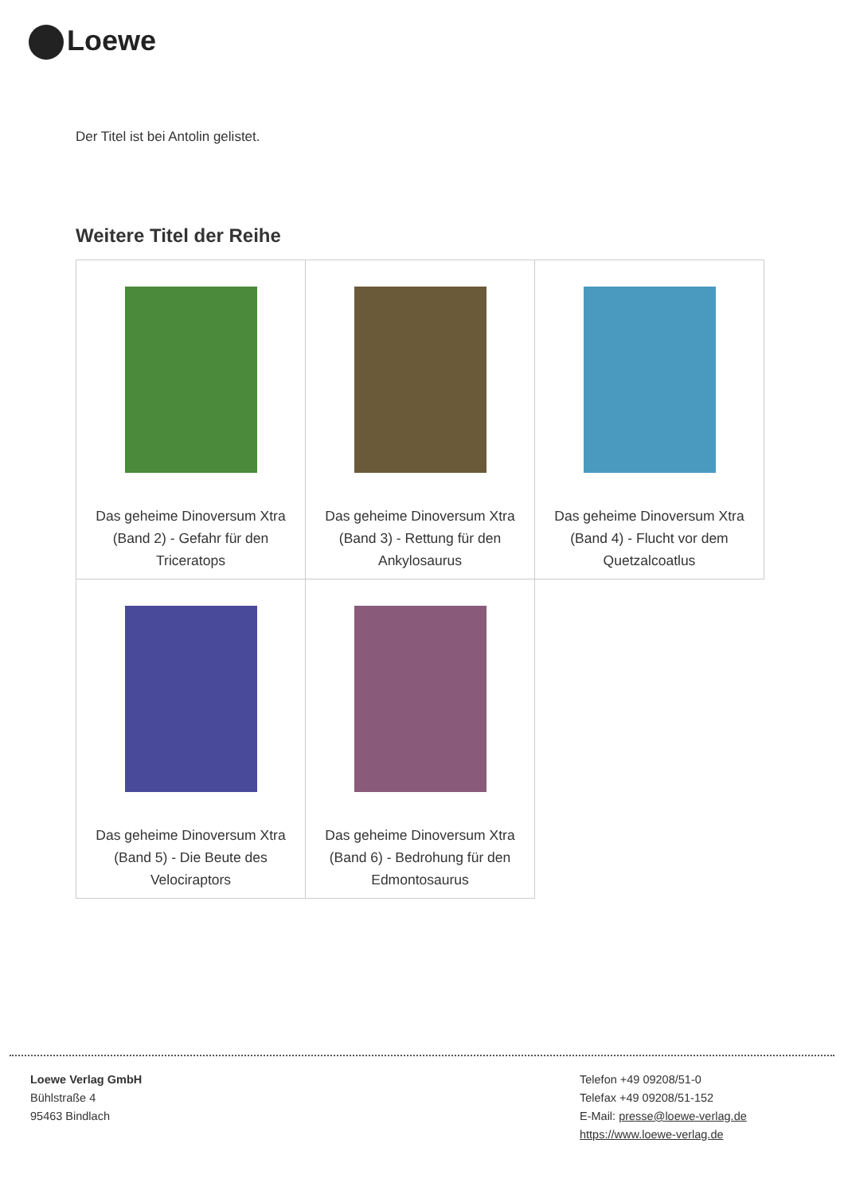Loewe
Der Titel ist bei Antolin gelistet.
Weitere Titel der Reihe
| Das geheime Dinoversum Xtra (Band 2) - Gefahr für den Triceratops | Das geheime Dinoversum Xtra (Band 3) - Rettung für den Ankylosaurus | Das geheime Dinoversum Xtra (Band 4) - Flucht vor dem Quetzalcoatlus |
| Das geheime Dinoversum Xtra (Band 5) - Die Beute des Velociraptors | Das geheime Dinoversum Xtra (Band 6) - Bedrohung für den Edmontosaurus | |
Loewe Verlag GmbH
Bühlstraße 4
95463 Bindlach
Telefon +49 09208/51-0
Telefax +49 09208/51-152
E-Mail: presse@loewe-verlag.de
https://www.loewe-verlag.de